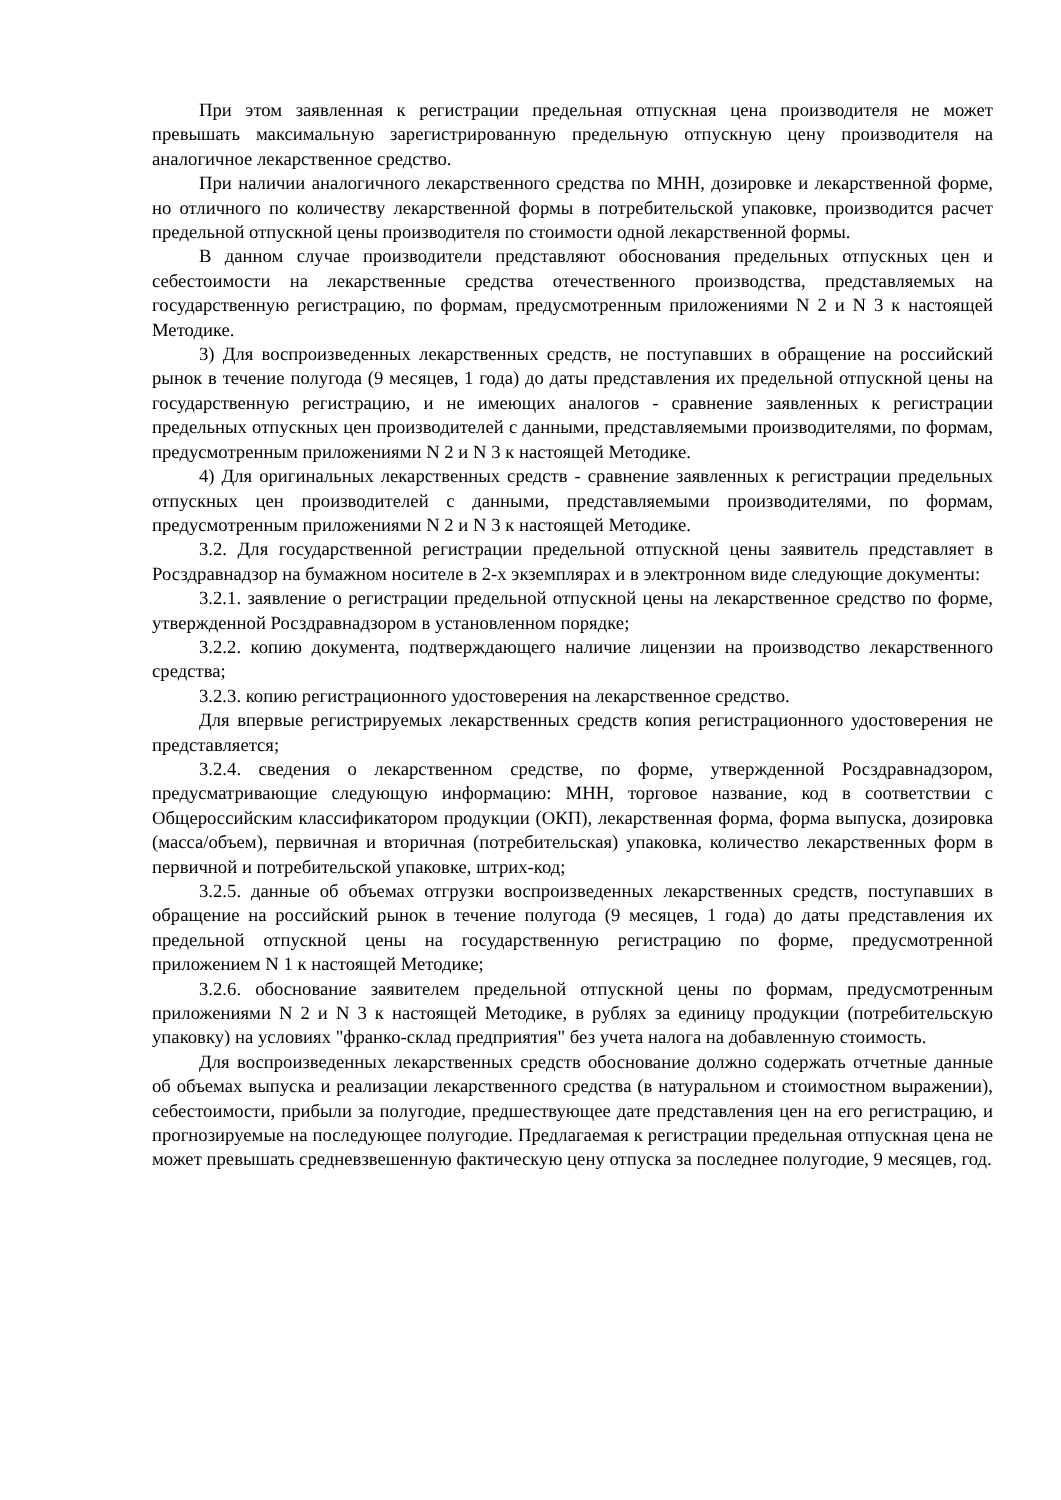При этом заявленная к регистрации предельная отпускная цена производителя не может превышать максимальную зарегистрированную предельную отпускную цену производителя на аналогичное лекарственное средство.
При наличии аналогичного лекарственного средства по МНН, дозировке и лекарственной форме, но отличного по количеству лекарственной формы в потребительской упаковке, производится расчет предельной отпускной цены производителя по стоимости одной лекарственной формы.
В данном случае производители представляют обоснования предельных отпускных цен и себестоимости на лекарственные средства отечественного производства, представляемых на государственную регистрацию, по формам, предусмотренным приложениями N 2 и N 3 к настоящей Методике.
3) Для воспроизведенных лекарственных средств, не поступавших в обращение на российский рынок в течение полугода (9 месяцев, 1 года) до даты представления их предельной отпускной цены на государственную регистрацию, и не имеющих аналогов - сравнение заявленных к регистрации предельных отпускных цен производителей с данными, представляемыми производителями, по формам, предусмотренным приложениями N 2 и N 3 к настоящей Методике.
4) Для оригинальных лекарственных средств - сравнение заявленных к регистрации предельных отпускных цен производителей с данными, представляемыми производителями, по формам, предусмотренным приложениями N 2 и N 3 к настоящей Методике.
3.2. Для государственной регистрации предельной отпускной цены заявитель представляет в Росздравнадзор на бумажном носителе в 2-х экземплярах и в электронном виде следующие документы:
3.2.1. заявление о регистрации предельной отпускной цены на лекарственное средство по форме, утвержденной Росздравнадзором в установленном порядке;
3.2.2. копию документа, подтверждающего наличие лицензии на производство лекарственного средства;
3.2.3. копию регистрационного удостоверения на лекарственное средство.
Для впервые регистрируемых лекарственных средств копия регистрационного удостоверения не представляется;
3.2.4. сведения о лекарственном средстве, по форме, утвержденной Росздравнадзором, предусматривающие следующую информацию: МНН, торговое название, код в соответствии с Общероссийским классификатором продукции (ОКП), лекарственная форма, форма выпуска, дозировка (масса/объем), первичная и вторичная (потребительская) упаковка, количество лекарственных форм в первичной и потребительской упаковке, штрих-код;
3.2.5. данные об объемах отгрузки воспроизведенных лекарственных средств, поступавших в обращение на российский рынок в течение полугода (9 месяцев, 1 года) до даты представления их предельной отпускной цены на государственную регистрацию по форме, предусмотренной приложением N 1 к настоящей Методике;
3.2.6. обоснование заявителем предельной отпускной цены по формам, предусмотренным приложениями N 2 и N 3 к настоящей Методике, в рублях за единицу продукции (потребительскую упаковку) на условиях "франко-склад предприятия" без учета налога на добавленную стоимость.
Для воспроизведенных лекарственных средств обоснование должно содержать отчетные данные об объемах выпуска и реализации лекарственного средства (в натуральном и стоимостном выражении), себестоимости, прибыли за полугодие, предшествующее дате представления цен на его регистрацию, и прогнозируемые на последующее полугодие. Предлагаемая к регистрации предельная отпускная цена не может превышать средневзвешенную фактическую цену отпуска за последнее полугодие, 9 месяцев, год.